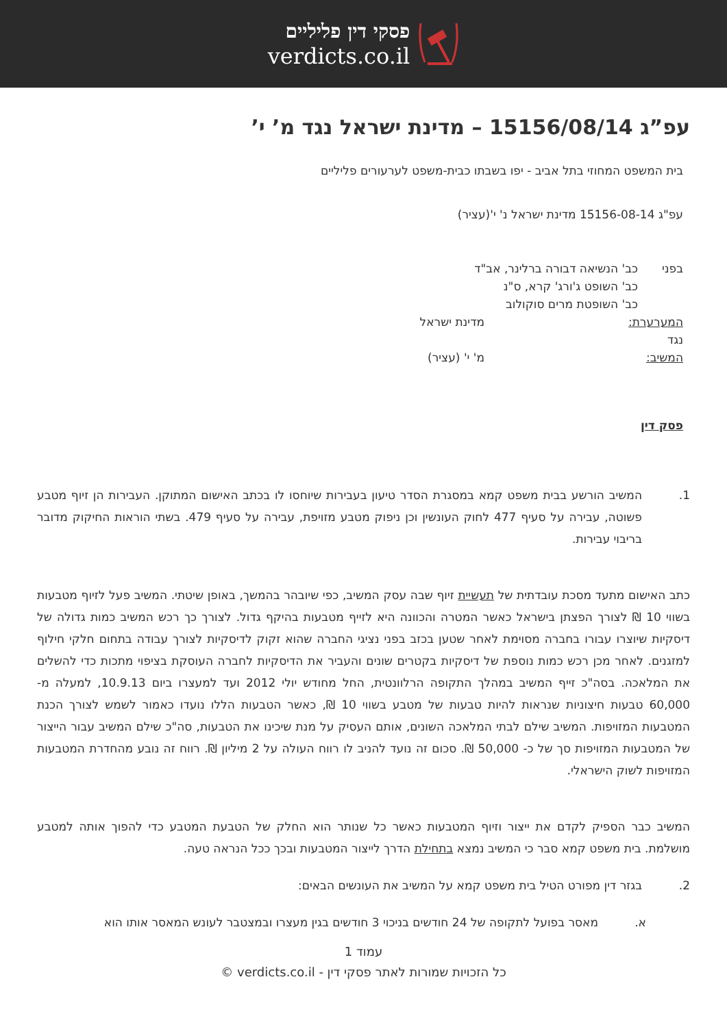פסקי דין פליליים
verdicts.co.il
עפ”ג 15156/08/14 – מדינת ישראל נגד מ’ י’
בית המשפט המחוזי בתל אביב - יפו בשבתו כבית-משפט לערעורים פליליים
עפ"ג 15156-08-14 מדינת ישראל נ' י'(עציר)
בפני כב' הנשיאה דבורה ברלינר, אב"ד
כב' השופט ג'ורג' קרא, ס"נ
כב' השופטת מרים סוקולוב
המערערת: מדינת ישראל
נגד
המשיב: מ' י' (עציר)
פסק דין
1. המשיב הורשע בבית משפט קמא במסגרת הסדר טיעון בעבירות שיוחסו לו בכתב האישום המתוקן. העבירות הן זיוף מטבע פשוטה, עבירה על סעיף 477 לחוק העונשין וכן ניפוק מטבע מזויפת, עבירה על סעיף 479. בשתי הוראות החיקוק מדובר בריבוי עבירות.
כתב האישום מתעד מסכת עובדתית של תעשיית זיוף שבה עסק המשיב, כפי שיובהר בהמשך, באופן שיטתי. המשיב פעל לזיוף מטבעות בשווי 10 ₪ לצורך הפצתן בישראל כאשר המטרה והכוונה היא לזייף מטבעות בהיקף גדול. לצורך כך רכש המשיב כמות גדולה של דיסקיות שיוצרו עבורו בחברה מסוימת לאחר שטען בכזב בפני נציגי החברה שהוא זקוק לדיסקיות לצורך עבודה בתחום חלקי חילוף למזגנים. לאחר מכן רכש כמות נוספת של דיסקיות בקטרים שונים והעביר את הדיסקיות לחברה העוסקת בציפוי מתכות כדי להשלים את המלאכה. בסה"כ זייף המשיב במהלך התקופה הרלוונטית, החל מחודש יולי 2012 ועד למעצרו ביום 10.9.13, למעלה מ- 60,000 טבעות חיצוניות שנראות להיות טבעות של מטבע בשווי 10 ₪, כאשר הטבעות הללו נועדו כאמור לשמש לצורך הכנת המטבעות המזויפות. המשיב שילם לבתי המלאכה השונים, אותם העסיק על מנת שיכינו את הטבעות, סה"כ שילם המשיב עבור הייצור של המטבעות המזויפות סך של כ- 50,000 ₪. סכום זה נועד להניב לו רווח העולה על 2 מיליון ₪. רווח זה נובע מהחדרת המטבעות המזויפות לשוק הישראלי.
המשיב כבר הספיק לקדם את ייצור וזיוף המטבעות כאשר כל שנותר הוא החלק של הטבעת המטבע כדי להפוך אותה למטבע מושלמת. בית משפט קמא סבר כי המשיב נמצא בתחילת הדרך לייצור המטבעות ובכך ככל הנראה טעה.
2. בגזר דין מפורט הטיל בית משפט קמא על המשיב את העונשים הבאים:
א. מאסר בפועל לתקופה של 24 חודשים בניכוי 3 חודשים בגין מעצרו ובמצטבר לעונש המאסר אותו הוא
עמוד 1
כל הזכויות שמורות לאתר פסקי דין - verdicts.co.il ©